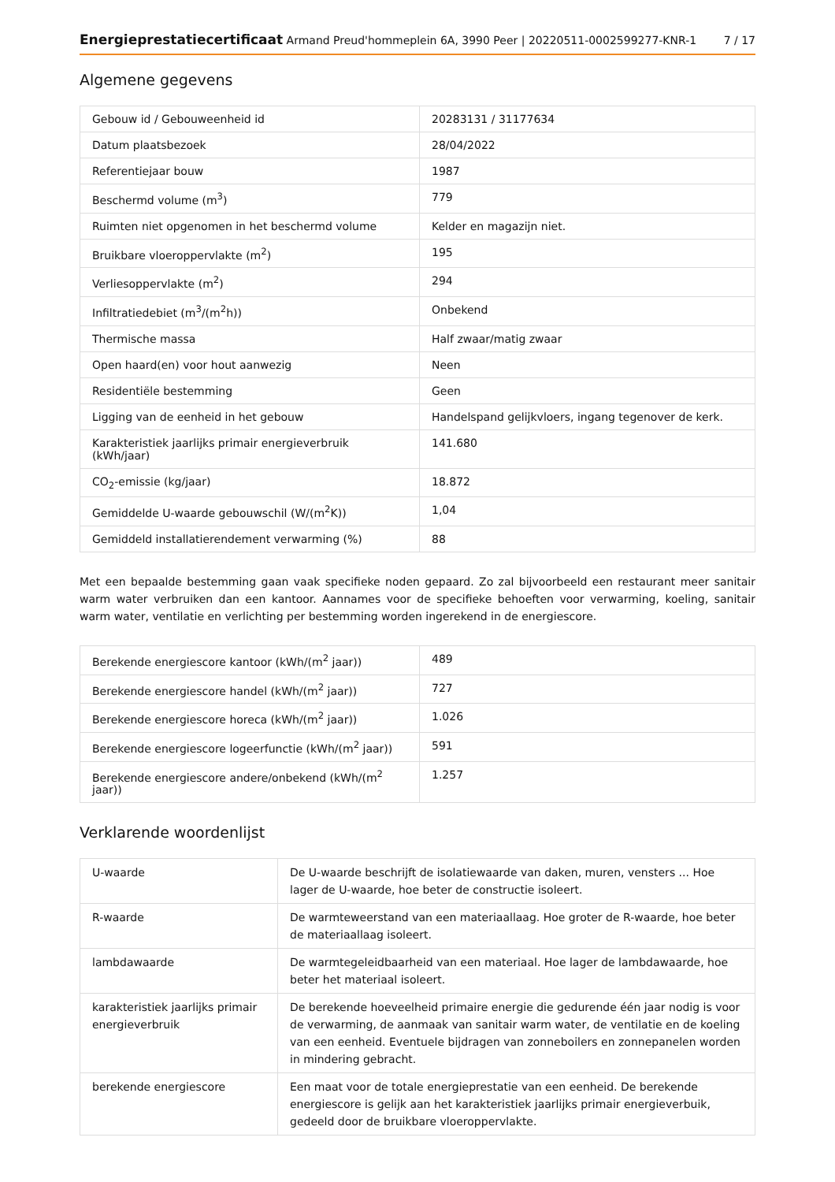Energieprestatiecertificaat Armand Preud'hommeplein 6A, 3990 Peer | 20220511-0002599277-KNR-1 7 / 17
Algemene gegevens
| Gebouw id / Gebouweenheid id | 20283131 / 31177634 |
| Datum plaatsbezoek | 28/04/2022 |
| Referentiejaar bouw | 1987 |
| Beschermd volume (m<sup>3</sup>) | 779 |
| Ruimten niet opgenomen in het beschermd volume | Kelder en magazijn niet. |
| Bruikbare vloeroppervlakte (m<sup>2</sup>) | 195 |
| Verliesoppervlakte (m<sup>2</sup>) | 294 |
| Infiltratiedebiet (m<sup>3</sup>/(m<sup>2</sup>h)) | Onbekend |
| Thermische massa | Half zwaar/matig zwaar |
| Open haard(en) voor hout aanwezig | Neen |
| Residentiële bestemming | Geen |
| Ligging van de eenheid in het gebouw | Handelspand gelijkvloers, ingang tegenover de kerk. |
| Karakteristiek jaarlijks primair energieverbruik (kWh/jaar) | 141.680 |
| CO<sub>2</sub>-emissie (kg/jaar) | 18.872 |
| Gemiddelde U-waarde gebouwschil (W/(m<sup>2</sup>K)) | 1,04 |
| Gemiddeld installatierendement verwarming (%) | 88 |
Met een bepaalde bestemming gaan vaak specifieke noden gepaard. Zo zal bijvoorbeeld een restaurant meer sanitair warm water verbruiken dan een kantoor. Aannames voor de specifieke behoeften voor verwarming, koeling, sanitair warm water, ventilatie en verlichting per bestemming worden ingerekend in de energiescore.
| Berekende energiescore kantoor (kWh/(m<sup>2</sup> jaar)) | 489 |
| Berekende energiescore handel (kWh/(m<sup>2</sup> jaar)) | 727 |
| Berekende energiescore horeca (kWh/(m<sup>2</sup> jaar)) | 1.026 |
| Berekende energiescore logeerfunctie (kWh/(m<sup>2</sup> jaar)) | 591 |
| Berekende energiescore andere/onbekend (kWh/(m<sup>2</sup> jaar)) | 1.257 |
Verklarende woordenlijst
| U-waarde | De U-waarde beschrijft de isolatiewaarde van daken, muren, vensters ... Hoe lager de U-waarde, hoe beter de constructie isoleert. |
| R-waarde | De warmteweerstand van een materiaallaag. Hoe groter de R-waarde, hoe beter de materiaallaag isoleert. |
| lambdawaarde | De warmtegeleidbaarheid van een materiaal. Hoe lager de lambdawaarde, hoe beter het materiaal isoleert. |
| karakteristiek jaarlijks primair energieverbruik | De berekende hoeveelheid primaire energie die gedurende één jaar nodig is voor de verwarming, de aanmaak van sanitair warm water, de ventilatie en de koeling van een eenheid. Eventuele bijdragen van zonneboilers en zonnepanelen worden in mindering gebracht. |
| berekende energiescore | Een maat voor de totale energieprestatie van een eenheid. De berekende energiescore is gelijk aan het karakteristiek jaarlijks primair energieverbuik, gedeeld door de bruikbare vloeroppervlakte. |